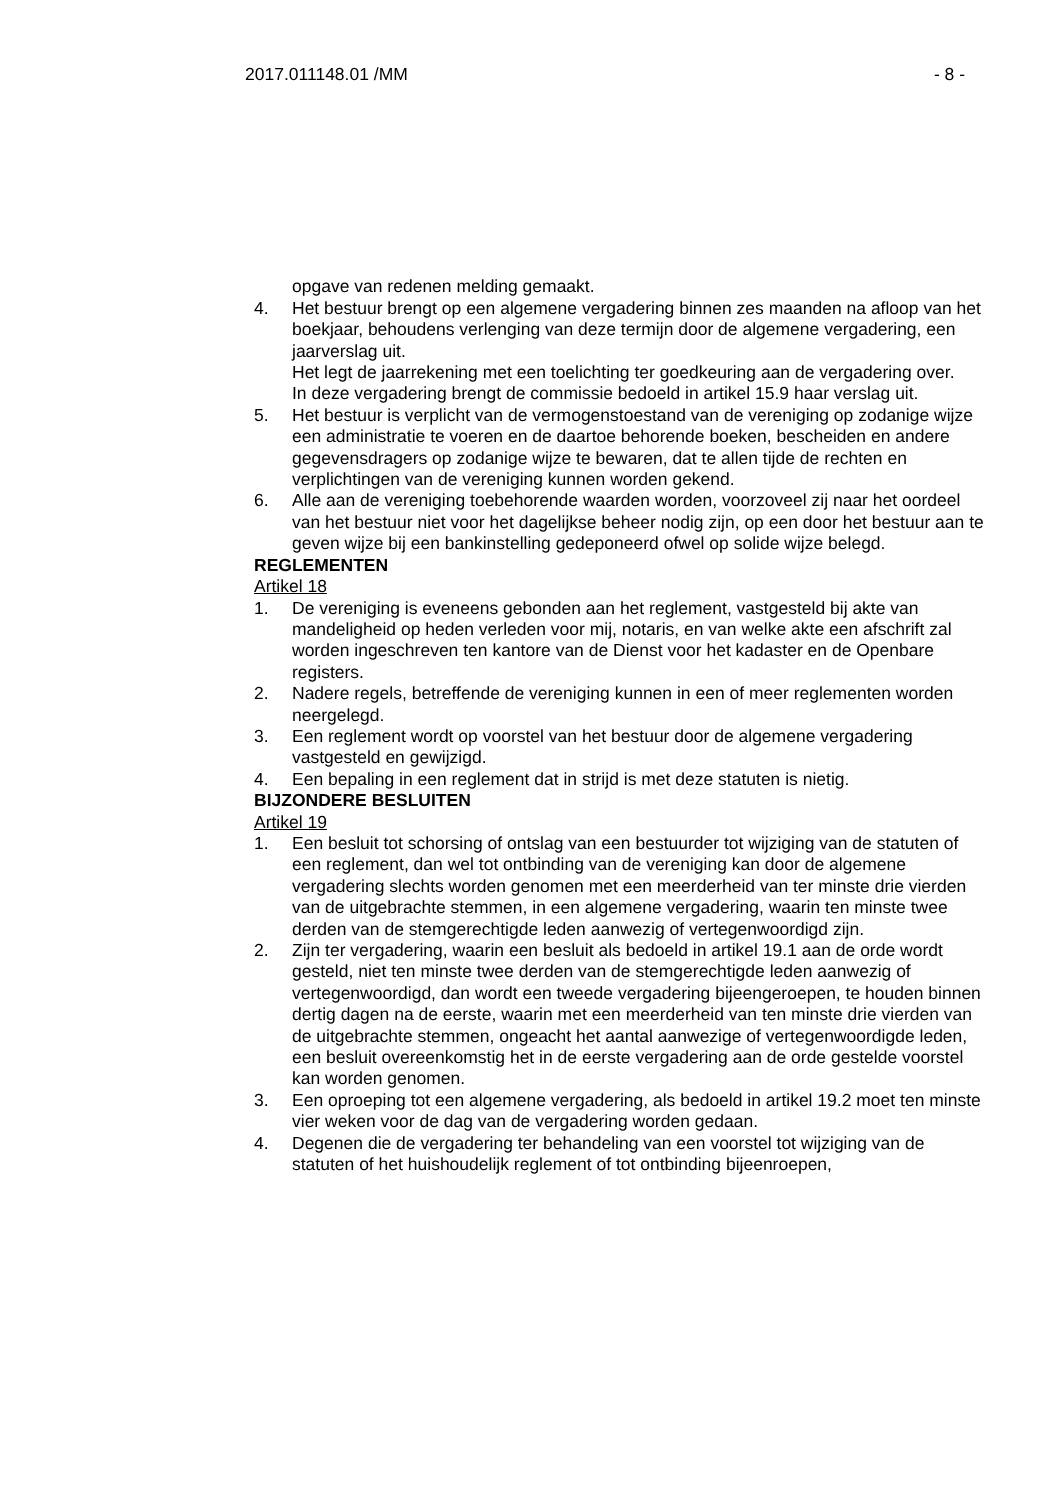2017.011148.01 /MM - 8 -
opgave van redenen melding gemaakt.
4. Het bestuur brengt op een algemene vergadering binnen zes maanden na afloop van het boekjaar, behoudens verlenging van deze termijn door de algemene vergadering, een jaarverslag uit.
Het legt de jaarrekening met een toelichting ter goedkeuring aan de vergadering over.
In deze vergadering brengt de commissie bedoeld in artikel 15.9 haar verslag uit.
5. Het bestuur is verplicht van de vermogenstoestand van de vereniging op zodanige wijze een administratie te voeren en de daartoe behorende boeken, bescheiden en andere gegevensdragers op zodanige wijze te bewaren, dat te allen tijde de rechten en verplichtingen van de vereniging kunnen worden gekend.
6. Alle aan de vereniging toebehorende waarden worden, voorzoveel zij naar het oordeel van het bestuur niet voor het dagelijkse beheer nodig zijn, op een door het bestuur aan te geven wijze bij een bankinstelling gedeponeerd ofwel op solide wijze belegd.
REGLEMENTEN
Artikel 18
1. De vereniging is eveneens gebonden aan het reglement, vastgesteld bij akte van mandeligheid op heden verleden voor mij, notaris, en van welke akte een afschrift zal worden ingeschreven ten kantore van de Dienst voor het kadaster en de Openbare registers.
2. Nadere regels, betreffende de vereniging kunnen in een of meer reglementen worden neergelegd.
3. Een reglement wordt op voorstel van het bestuur door de algemene vergadering vastgesteld en gewijzigd.
4. Een bepaling in een reglement dat in strijd is met deze statuten is nietig.
BIJZONDERE BESLUITEN
Artikel 19
1. Een besluit tot schorsing of ontslag van een bestuurder tot wijziging van de statuten of een reglement, dan wel tot ontbinding van de vereniging kan door de algemene vergadering slechts worden genomen met een meerderheid van ter minste drie vierden van de uitgebrachte stemmen, in een algemene vergadering, waarin ten minste twee derden van de stemgerechtigde leden aanwezig of vertegenwoordigd zijn.
2. Zijn ter vergadering, waarin een besluit als bedoeld in artikel 19.1 aan de orde wordt gesteld, niet ten minste twee derden van de stemgerechtigde leden aanwezig of vertegenwoordigd, dan wordt een tweede vergadering bijeengeroepen, te houden binnen dertig dagen na de eerste, waarin met een meerderheid van ten minste drie vierden van de uitgebrachte stemmen, ongeacht het aantal aanwezige of vertegenwoordigde leden, een besluit overeenkomstig het in de eerste vergadering aan de orde gestelde voorstel kan worden genomen.
3. Een oproeping tot een algemene vergadering, als bedoeld in artikel 19.2 moet ten minste vier weken voor de dag van de vergadering worden gedaan.
4. Degenen die de vergadering ter behandeling van een voorstel tot wijziging van de statuten of het huishoudelijk reglement of tot ontbinding bijeenroepen,